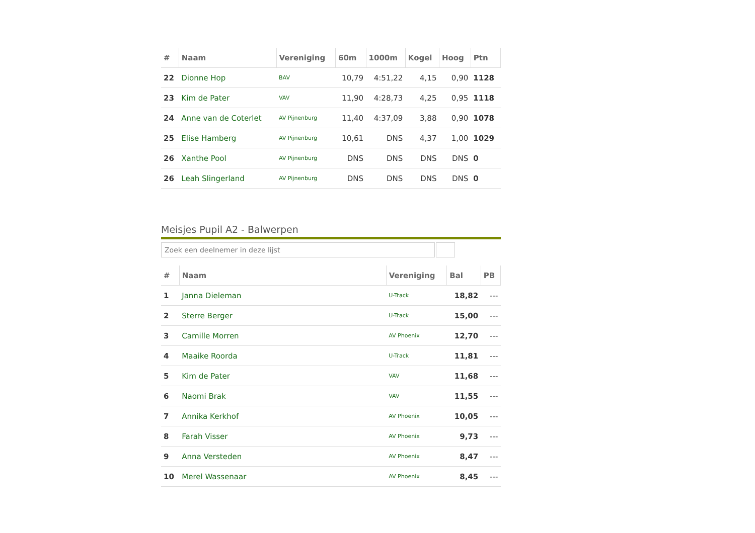| # | Naam | Vereniging | 60m | 1000m | Kogel | Hoog | Ptn |
| --- | --- | --- | --- | --- | --- | --- | --- |
| 22 | Dionne Hop | BAV | 10,79 | 4:51,22 | 4,15 | 0,90 | 1128 |
| 23 | Kim de Pater | VAV | 11,90 | 4:28,73 | 4,25 | 0,95 | 1118 |
| 24 | Anne van de Coterlet | AV Pijnenburg | 11,40 | 4:37,09 | 3,88 | 0,90 | 1078 |
| 25 | Elise Hamberg | AV Pijnenburg | 10,61 | DNS | 4,37 | 1,00 | 1029 |
| 26 | Xanthe Pool | AV Pijnenburg | DNS | DNS | DNS | DNS | 0 |
| 26 | Leah Slingerland | AV Pijnenburg | DNS | DNS | DNS | DNS | 0 |
Meisjes Pupil A2 - Balwerpen
Zoek een deelnemer in deze lijst
| # | Naam | Vereniging | Bal | PB |
| --- | --- | --- | --- | --- |
| 1 | Janna Dieleman | U-Track | 18,82 | --- |
| 2 | Sterre Berger | U-Track | 15,00 | --- |
| 3 | Camille Morren | AV Phoenix | 12,70 | --- |
| 4 | Maaike Roorda | U-Track | 11,81 | --- |
| 5 | Kim de Pater | VAV | 11,68 | --- |
| 6 | Naomi Brak | VAV | 11,55 | --- |
| 7 | Annika Kerkhof | AV Phoenix | 10,05 | --- |
| 8 | Farah Visser | AV Phoenix | 9,73 | --- |
| 9 | Anna Versteden | AV Phoenix | 8,47 | --- |
| 10 | Merel Wassenaar | AV Phoenix | 8,45 | --- |